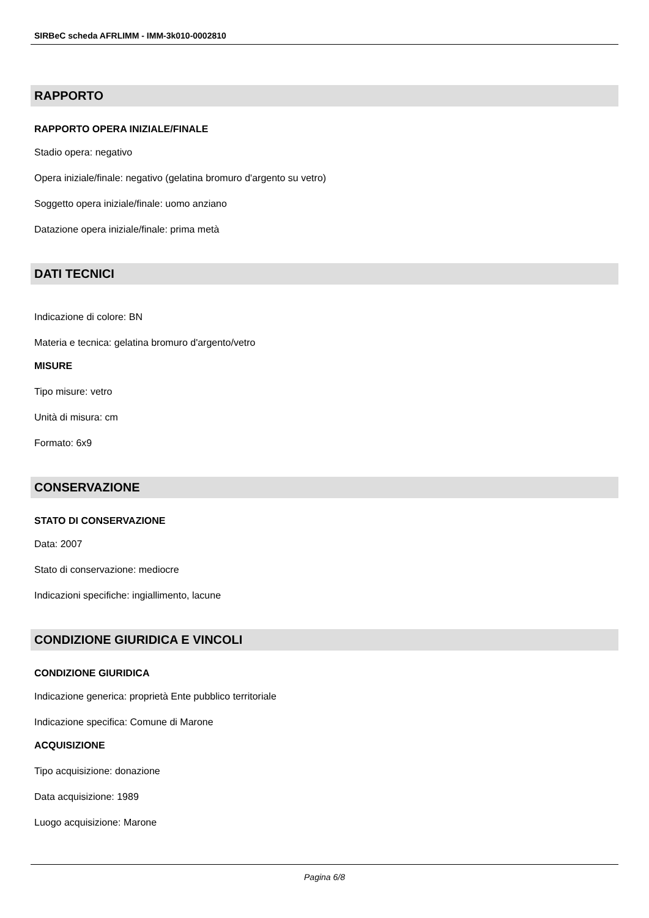SIRBeC scheda AFRLIMM - IMM-3k010-0002810
RAPPORTO
RAPPORTO OPERA INIZIALE/FINALE
Stadio opera: negativo
Opera iniziale/finale: negativo (gelatina bromuro d'argento su vetro)
Soggetto opera iniziale/finale: uomo anziano
Datazione opera iniziale/finale: prima metà
DATI TECNICI
Indicazione di colore: BN
Materia e tecnica: gelatina bromuro d'argento/vetro
MISURE
Tipo misure: vetro
Unità di misura: cm
Formato: 6x9
CONSERVAZIONE
STATO DI CONSERVAZIONE
Data: 2007
Stato di conservazione: mediocre
Indicazioni specifiche: ingiallimento, lacune
CONDIZIONE GIURIDICA E VINCOLI
CONDIZIONE GIURIDICA
Indicazione generica: proprietà Ente pubblico territoriale
Indicazione specifica: Comune di Marone
ACQUISIZIONE
Tipo acquisizione: donazione
Data acquisizione: 1989
Luogo acquisizione: Marone
Pagina 6/8